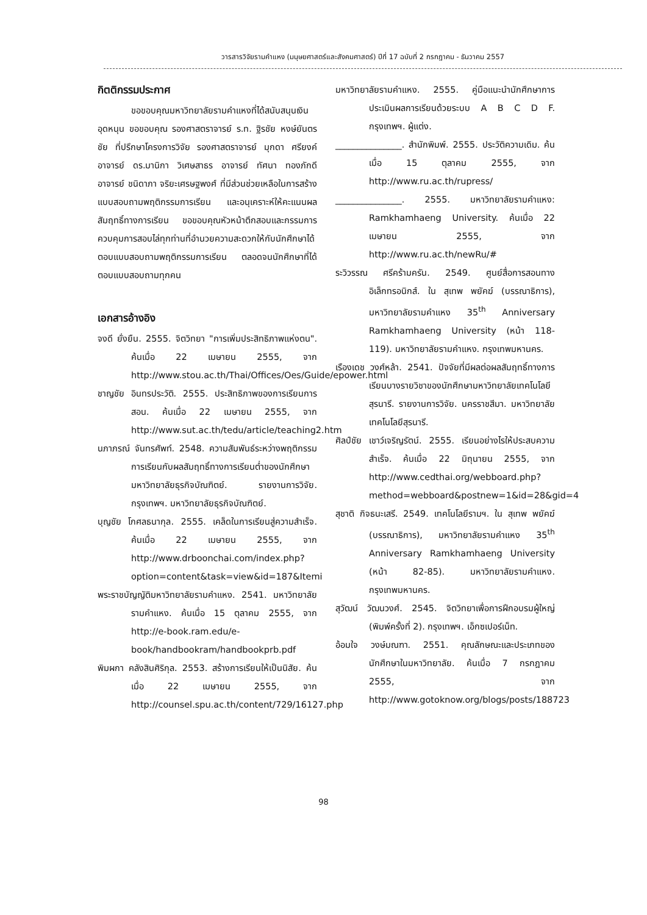วารสารวิจัยรามคำแหง (มนุษยศาสตร์และสังคมศาสตร์) ปีที่ 17 ฉบับที่ 2 กรกฎาคม - ธันวาคม 2557
กิตติกรรมประกาศ
ขอขอบคุณมหาวิทยาลัยรามคำแหงที่ได้สนับสนุนเงินอุดหนุน ขอขอบคุณ รองศาสตราจารย์ ร.ท. ฐิรชัย หงษ์ยันตรชัย ที่ปรึกษาโครงการวิจัย รองศาสตราจารย์ มุกดา ศรียงค์ อาจารย์ ดร.มานิกา วิเศษสาธร อาจารย์ ทัศนา ทองภักดี อาจารย์ ชนิดาภา จริยะเศรษฐพงศ์ ที่มีส่วนช่วยเหลือในการสร้างแบบสอบถามพฤติกรรมการเรียน และอนุเคราะห์ให้คะแนนผลสัมฤทธิ์ทางการเรียน ขอขอบคุณหัวหน้าตึกสอบและกรรมการควบคุมการสอบไล่ทุกท่านที่อำนวยความสะดวกให้กับนักศึกษาได้ตอบแบบสอบถามพฤติกรรมการเรียน ตลอดจนนักศึกษาที่ได้ตอบแบบสอบถามทุกคน
เอกสารอ้างอิง
จงดี ยั่งยืน. 2555. จิตวิทยา "การเพิ่มประสิทธิภาพแห่งตน". ค้นเมื่อ 22 เมษายน 2555, จาก http://www.stou.ac.th/Thai/Offices/Oes/Guide/epower.html
ชาญชัย อินทรประวัติ. 2555. ประสิทธิภาพของการเรียนการสอน. ค้นเมื่อ 22 เมษายน 2555, จาก http://www.sut.ac.th/tedu/article/teaching2.htm
นภาภรณ์ จันทรศัพท์. 2548. ความสัมพันธ์ระหว่างพฤติกรรมการเรียนกับผลสัมฤทธิ์ทางการเรียนต่ำของนักศึกษามหาวิทยาลัยธุรกิจบัณฑิตย์. รายงานการวิจัย. กรุงเทพฯ. มหาวิทยาลัยธุรกิจบัณฑิตย์.
บุญชัย โกศลธนากุล. 2555. เคล็ดในการเรียนสู่ความสำเร็จ. ค้นเมื่อ 22 เมษายน 2555, จาก http://www.drboonchai.com/index.php?option=content&task=view&id=187&Itemi
พระราชบัญญัติมหาวิทยาลัยรามคำแหง. 2541. มหาวิทยาลัยรามคำแหง. ค้นเมื่อ 15 ตุลาคม 2555, จาก http://e-book.ram.edu/e-book/handbookram/handbookprb.pdf
พิมผกา คลังสินศิริกุล. 2553. สร้างการเรียนให้เป็นนิสัย. ค้นเมื่อ 22 เมษายน 2555, จาก http://counsel.spu.ac.th/content/729/16127.php
มหาวิทยาลัยรามคำแหง. 2555. คู่มือแนะนำนักศึกษาการประเมินผลการเรียนด้วยระบบ A B C D F. กรุงเทพฯ. ผู้แต่ง.
_______________. สำนักพิมพ์. 2555. ประวัติความเดิม. ค้นเมื่อ 15 ตุลาคม 2555, จาก http://www.ru.ac.th/rupress/
_______________. 2555. มหาวิทยาลัยรามคำแหง: Ramkhamhaeng University. ค้นเมื่อ 22 เมษายน 2555, จาก http://www.ru.ac.th/newRu/#
ระวิวรรณ ศรีคร้ามครัน. 2549. ศูนย์สื่อการสอนทางอิเล็กทรอนิกส์. ใน สุเทพ พยัคฆ์ (บรรณาธิการ), มหาวิทยาลัยรามคำแหง 35<sup>th</sup> Anniversary Ramkhamhaeng University (หน้า 118-119). มหาวิทยาลัยรามคำแหง. กรุงเทพมหานคร.
เรืองเดช วงศ์หล้า. 2541. ปัจจัยที่มีผลต่อผลสัมฤทธิ์ทางการเรียนบางรายวิชาของนักศึกษามหาวิทยาลัยเทคโนโลยี สุรนารี. รายงานการวิจัย. นครราชสีมา. มหาวิทยาลัยเทคโนโลยีสุรนารี.
ศิลป์ชัย เชาว์เจริญรัตน์. 2555. เรียนอย่างไรให้ประสบความสำเร็จ. ค้นเมื่อ 22 มิถุนายน 2555, จาก http://www.cedthai.org/webboard.php?method=webboard&postnew=1&id=28&gid=4
สุชาติ กิจธนะเสรี. 2549. เทคโนโลยีรามฯ. ใน สุเทพ พยัคฆ์ (บรรณาธิการ), มหาวิทยาลัยรามคำแหง 35<sup>th</sup> Anniversary Ramkhamhaeng University (หน้า 82-85). มหาวิทยาลัยรามคำแหง. กรุงเทพมหานคร.
สุวัฒน์ วัฒนวงศ์. 2545. จิตวิทยาเพื่อการฝึกอบรมผู้ใหญ่ (พิมพ์ครั้งที่ 2). กรุงเทพฯ. เอ็กซเปอร์เน็ท.
อ้อมใจ วงษ์มณฑา. 2551. คุณลักษณะและประเภทของนักศึกษาในมหาวิทยาลัย. ค้นเมื่อ 7 กรกฎาคม 2555, จาก http://www.gotoknow.org/blogs/posts/188723
98